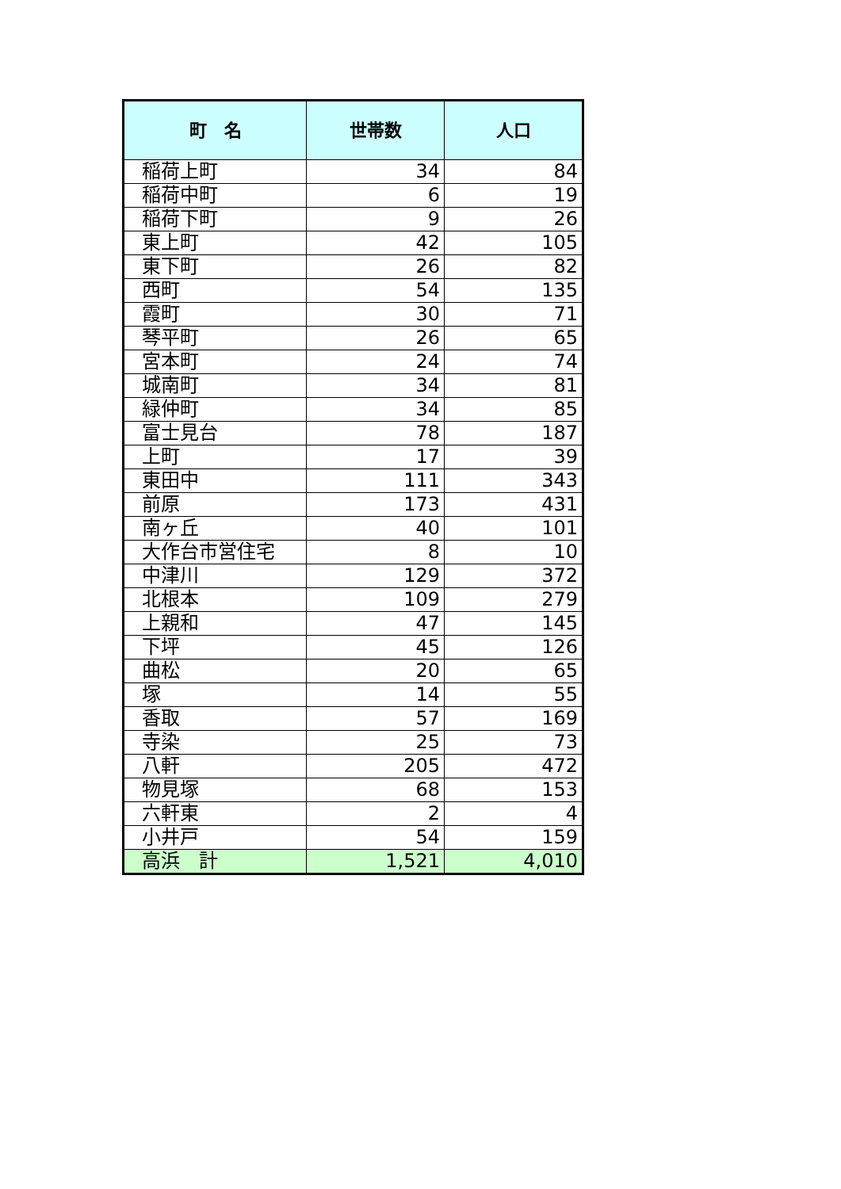| 町 名 | 世帯数 | 人口 |
| --- | --- | --- |
| 稲荷上町 | 34 | 84 |
| 稲荷中町 | 6 | 19 |
| 稲荷下町 | 9 | 26 |
| 東上町 | 42 | 105 |
| 東下町 | 26 | 82 |
| 西町 | 54 | 135 |
| 霞町 | 30 | 71 |
| 琴平町 | 26 | 65 |
| 宮本町 | 24 | 74 |
| 城南町 | 34 | 81 |
| 緑仲町 | 34 | 85 |
| 富士見台 | 78 | 187 |
| 上町 | 17 | 39 |
| 東田中 | 111 | 343 |
| 前原 | 173 | 431 |
| 南ヶ丘 | 40 | 101 |
| 大作台市営住宅 | 8 | 10 |
| 中津川 | 129 | 372 |
| 北根本 | 109 | 279 |
| 上親和 | 47 | 145 |
| 下坪 | 45 | 126 |
| 曲松 | 20 | 65 |
| 塚 | 14 | 55 |
| 香取 | 57 | 169 |
| 寺染 | 25 | 73 |
| 八軒 | 205 | 472 |
| 物見塚 | 68 | 153 |
| 六軒東 | 2 | 4 |
| 小井戸 | 54 | 159 |
| 高浜 計 | 1,521 | 4,010 |